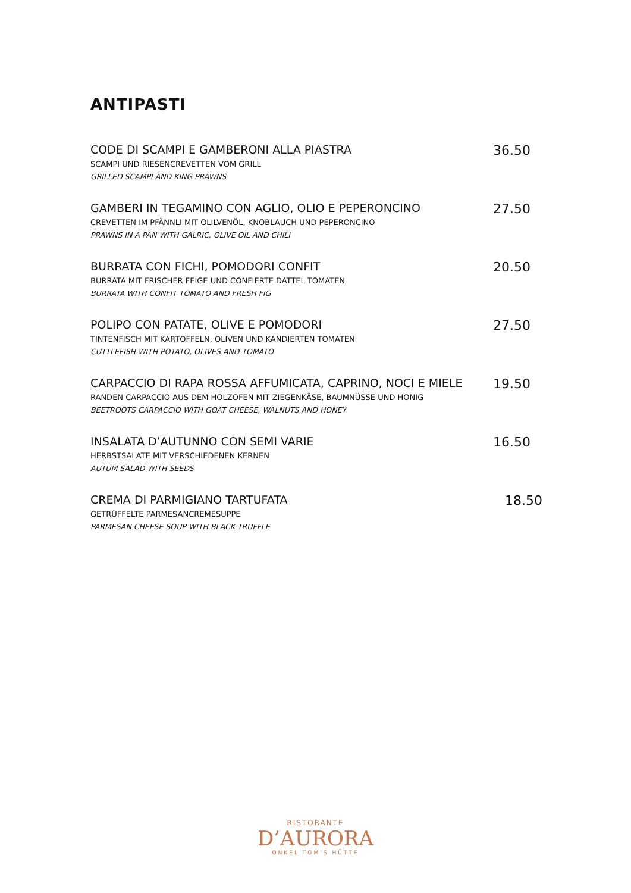ANTIPASTI
CODE DI SCAMPI E GAMBERONI ALLA PIASTRA
SCAMPI UND RIESENCREVETTEN VOM GRILL
GRILLED SCAMPI AND KING PRAWNS
36.50
GAMBERI IN TEGAMINO CON AGLIO, OLIO E PEPERONCINO
CREVETTEN IM PFÄNNLI MIT OLILVENÖL, KNOBLAUCH UND PEPERONCINO
PRAWNS IN A PAN WITH GALRIC, OLIVE OIL AND CHILI
27.50
BURRATA CON FICHI, POMODORI CONFIT
BURRATA MIT FRISCHER FEIGE UND CONFIERTE DATTEL TOMATEN
BURRATA WITH CONFIT TOMATO AND FRESH FIG
20.50
POLIPO CON PATATE, OLIVE E POMODORI
TINTENFISCH MIT KARTOFFELN, OLIVEN UND KANDIERTEN TOMATEN
CUTTLEFISH WITH POTATO, OLIVES AND TOMATO
27.50
CARPACCIO DI RAPA ROSSA AFFUMICATA, CAPRINO, NOCI E MIELE
RANDEN CARPACCIO AUS DEM HOLZOFEN MIT ZIEGENKÄSE, BAUMNÜSSE UND HONIG
BEETROOTS CARPACCIO WITH GOAT CHEESE, WALNUTS AND HONEY
19.50
INSALATA D’AUTUNNO CON SEMI VARIE
HERBSTSALATE MIT VERSCHIEDENEN KERNEN
AUTUM SALAD WITH SEEDS
16.50
CREMA DI PARMIGIANO TARTUFATA
GETRÜFFELTE PARMESANCREMESUPPE
PARMESAN CHEESE SOUP WITH BLACK TRUFFLE
18.50
RISTORANTE
D’AURORA
ONKEL TOM’S HÜTTE